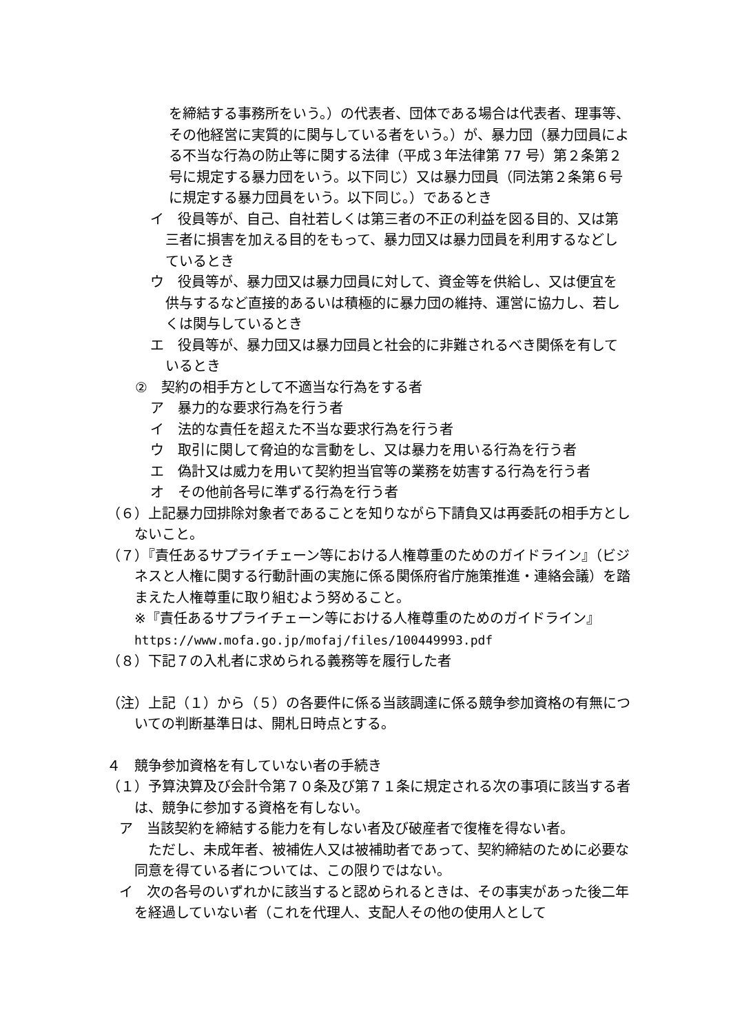を締結する事務所をいう。）の代表者、団体である場合は代表者、理事等、その他経営に実質的に関与している者をいう。）が、暴力団（暴力団員による不当な行為の防止等に関する法律（平成３年法律第 77 号）第２条第２号に規定する暴力団をいう。以下同じ）又は暴力団員（同法第２条第６号に規定する暴力団員をいう。以下同じ。）であるとき
イ　役員等が、自己、自社若しくは第三者の不正の利益を図る目的、又は第三者に損害を加える目的をもって、暴力団又は暴力団員を利用するなどしているとき
ウ　役員等が、暴力団又は暴力団員に対して、資金等を供給し、又は便宜を供与するなど直接的あるいは積極的に暴力団の維持、運営に協力し、若しくは関与しているとき
エ　役員等が、暴力団又は暴力団員と社会的に非難されるべき関係を有しているとき
②　契約の相手方として不適当な行為をする者
ア　暴力的な要求行為を行う者
イ　法的な責任を超えた不当な要求行為を行う者
ウ　取引に関して脅迫的な言動をし、又は暴力を用いる行為を行う者
エ　偽計又は威力を用いて契約担当官等の業務を妨害する行為を行う者
オ　その他前各号に準ずる行為を行う者
（６）上記暴力団排除対象者であることを知りながら下請負又は再委託の相手方としないこと。
（７）『責任あるサプライチェーン等における人権尊重のためのガイドライン』（ビジネスと人権に関する行動計画の実施に係る関係府省庁施策推進・連絡会議）を踏まえた人権尊重に取り組むよう努めること。
※『責任あるサプライチェーン等における人権尊重のためのガイドライン』
https://www.mofa.go.jp/mofaj/files/100449993.pdf
（８）下記７の入札者に求められる義務等を履行した者
（注）上記（１）から（５）の各要件に係る当該調達に係る競争参加資格の有無についての判断基準日は、開札日時点とする。
４　競争参加資格を有していない者の手続き
（１）予算決算及び会計令第７０条及び第７１条に規定される次の事項に該当する者は、競争に参加する資格を有しない。
ア　当該契約を締結する能力を有しない者及び破産者で復権を得ない者。
　ただし、未成年者、被補佐人又は被補助者であって、契約締結のために必要な同意を得ている者については、この限りではない。
イ　次の各号のいずれかに該当すると認められるときは、その事実があった後二年を経過していない者（これを代理人、支配人その他の使用人として